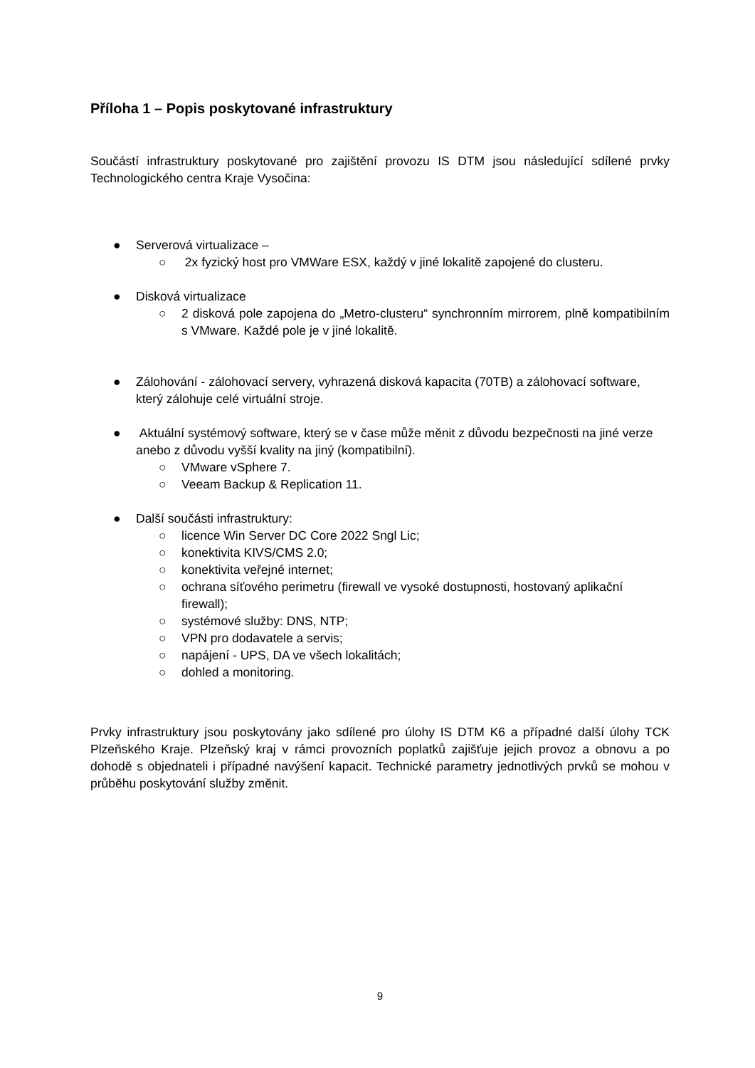Příloha 1 – Popis poskytované infrastruktury
Součástí infrastruktury poskytované pro zajištění provozu IS DTM jsou následující sdílené prvky Technologického centra Kraje Vysočina:
● Serverová virtualizace –
○
2x fyzický host pro VMWare ESX, každý v jiné lokalitě zapojené do clusteru.
● Disková virtualizace
○
2 disková pole zapojena do „Metro-clusteru“ synchronním mirrorem, plně kompatibilním s VMware. Každé pole je v jiné lokalitě.
● Zálohování - zálohovací servery, vyhrazená disková kapacita (70TB) a zálohovací software, který zálohuje celé virtuální stroje.
● Aktuální systémový software, který se v čase může měnit z důvodu bezpečnosti na jiné verze anebo z důvodu vyšší kvality na jiný (kompatibilní).
○ VMware vSphere 7.
○ Veeam Backup & Replication 11.
● Další součásti infrastruktury:
○ licence Win Server DC Core 2022 Sngl Lic;
○ konektivita KIVS/CMS 2.0;
○ konektivita veřejné internet;
○ ochrana síťového perimetru (firewall ve vysoké dostupnosti, hostovaný aplikační firewall);
○ systémové služby: DNS, NTP;
○ VPN pro dodavatele a servis;
○ napájení - UPS, DA ve všech lokalitách;
○ dohled a monitoring.
Prvky infrastruktury jsou poskytovány jako sdílené pro úlohy IS DTM K6 a případné další úlohy TCK Plzeňského Kraje. Plzeňský kraj v rámci provozních poplatků zajišťuje jejich provoz a obnovu a po dohodě s objednateli i případné navýšení kapacit. Technické parametry jednotlivých prvků se mohou v průběhu poskytování služby změnit.
9